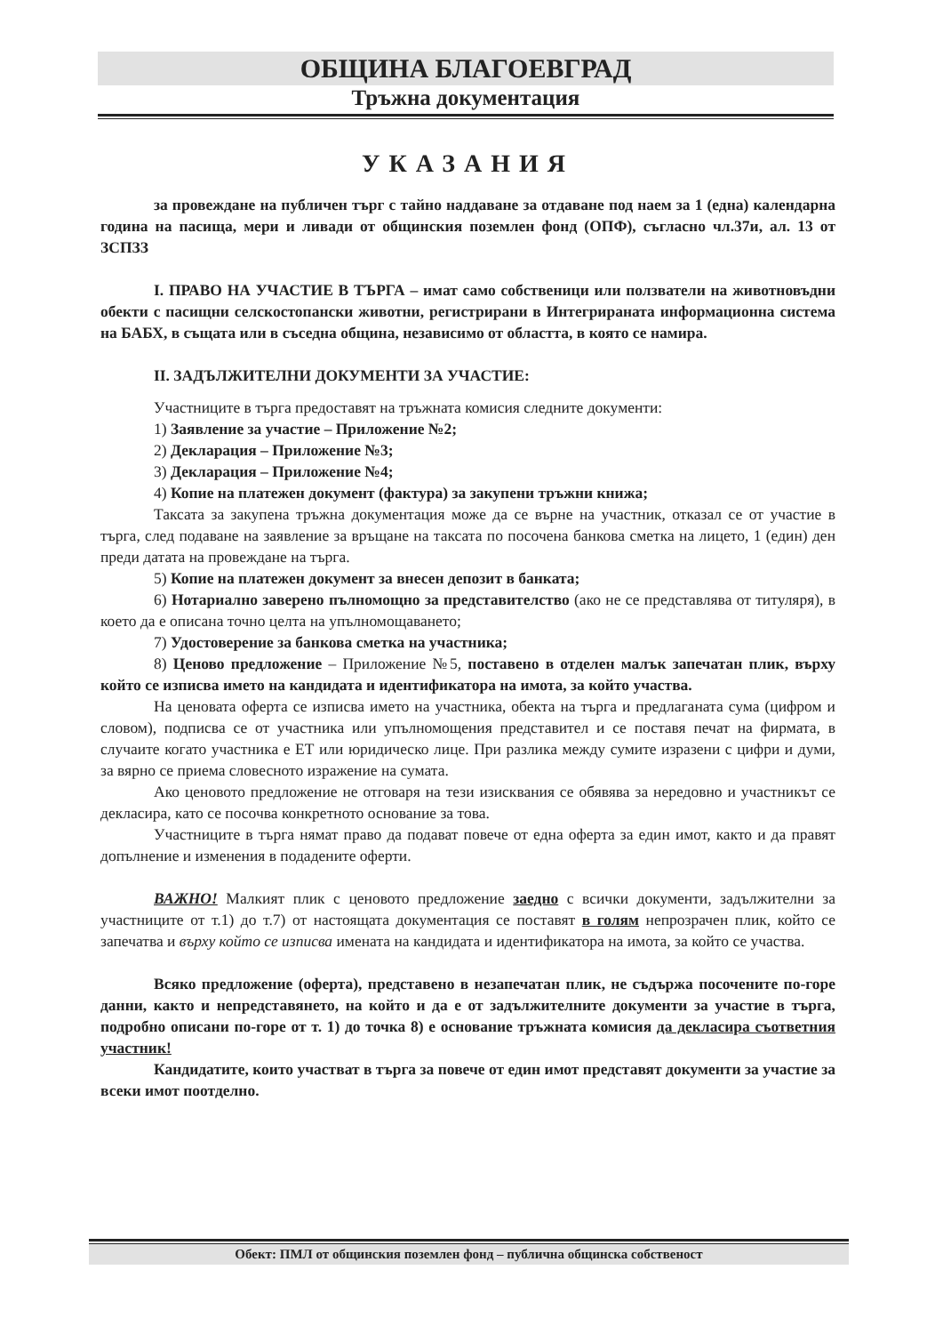ОБЩИНА БЛАГОЕВГРАД
Тръжна документация
УКАЗАНИЯ
за провеждане на публичен търг с тайно наддаване за отдаване под наем за 1 (една) календарна година на пасища, мери и ливади от общинския поземлен фонд (ОПФ), съгласно чл.37и, ал. 13 от ЗСПЗЗ
I. ПРАВО НА УЧАСТИЕ В ТЪРГА – имат само собственици или ползватели на животновъдни обекти с пасищни селскостопански животни, регистрирани в Интегрираната информационна система на БАБХ, в същата или в съседна община, независимо от областта, в която се намира.
II. ЗАДЪЛЖИТЕЛНИ ДОКУМЕНТИ ЗА УЧАСТИЕ:
Участниците в търга предоставят на тръжната комисия следните документи:
1) Заявление за участие – Приложение №2;
2) Декларация – Приложение №3;
3) Декларация – Приложение №4;
4) Копие на платежен документ (фактура) за закупени тръжни книжа;
Таксата за закупена тръжна документация може да се върне на участник, отказал се от участие в търга, след подаване на заявление за връщане на таксата по посочена банкова сметка на лицето, 1 (един) ден преди датата на провеждане на търга.
5) Копие на платежен документ за внесен депозит в банката;
6) Нотариално заверено пълномощно за представителство (ако не се представлява от титуляря), в което да е описана точно целта на упълномощаването;
7) Удостоверение за банкова сметка на участника;
8) Ценово предложение – Приложение №5, поставено в отделен малък запечатан плик, върху който се изписва името на кандидата и идентификатора на имота, за който участва.
На ценовата оферта се изписва името на участника, обекта на търга и предлаганата сума (цифром и словом), подписва се от участника или упълномощения представител и се поставя печат на фирмата, в случаите когато участника е ЕТ или юридическо лице. При разлика между сумите изразени с цифри и думи, за вярно се приема словесното изражение на сумата.
Ако ценовото предложение не отговаря на тези изисквания се обявява за нередовно и участникът се декласира, като се посочва конкретното основание за това.
Участниците в търга нямат право да подават повече от една оферта за един имот, както и да правят допълнение и изменения в подадените оферти.
ВАЖНО! Малкият плик с ценовото предложение заедно с всички документи, задължителни за участниците от т.1) до т.7) от настоящата документация се поставят в голям непрозрачен плик, който се запечатва и върху който се изписва имената на кандидата и идентификатора на имота, за който се участва.
Всяко предложение (оферта), представено в незапечатан плик, не съдържа посочените по-горе данни, както и непредставянето, на който и да е от задължителните документи за участие в търга, подробно описани по-горе от т. 1) до точка 8) е основание тръжната комисия да декласира съответния участник!
Кандидатите, които участват в търга за повече от един имот представят документи за участие за всеки имот поотделно.
Обект: ПМЛ от общинския поземлен фонд – публична общинска собственост